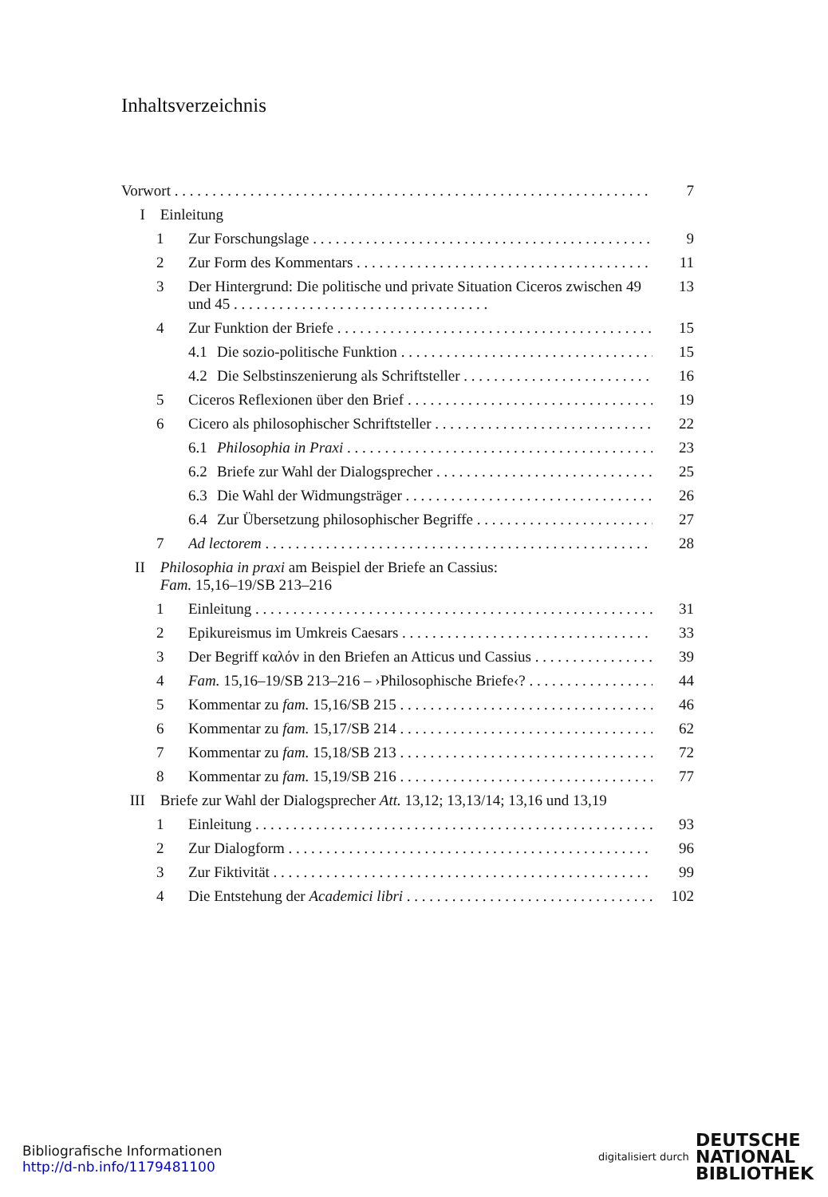Inhaltsverzeichnis
Vorwort 7
I Einleitung
1 Zur Forschungslage 9
2 Zur Form des Kommentars 11
3 Der Hintergrund: Die politische und private Situation Ciceros zwischen 49 und 45 . . . . . . . . . . . . . . . . . . . . . . . . . . . . . . . . . . 13
4 Zur Funktion der Briefe 15
4.1 Die sozio-politische Funktion 15
4.2 Die Selbstinszenierung als Schriftsteller 16
5 Ciceros Reflexionen über den Brief 19
6 Cicero als philosophischer Schriftsteller 22
6.1 Philosophia in Praxi 23
6.2 Briefe zur Wahl der Dialogsprecher 25
6.3 Die Wahl der Widmungsträger 26
6.4 Zur Übersetzung philosophischer Begriffe 27
7 Ad lectorem 28
II Philosophia in praxi am Beispiel der Briefe an Cassius:
Fam. 15,16–19/SB 213–216
1 Einleitung 31
2 Epikureismus im Umkreis Caesars 33
3 Der Begriff καλόν in den Briefen an Atticus und Cassius 39
4 Fam. 15,16–19/SB 213–216 – ›Philosophische Briefe‹? 44
5 Kommentar zu fam. 15,16/SB 215 46
6 Kommentar zu fam. 15,17/SB 214 62
7 Kommentar zu fam. 15,18/SB 213 72
8 Kommentar zu fam. 15,19/SB 216 77
III Briefe zur Wahl der Dialogsprecher Att. 13,12; 13,13/14; 13,16 und 13,19
1 Einleitung 93
2 Zur Dialogform 96
3 Zur Fiktivität 99
4 Die Entstehung der Academici libri 102
Bibliografische Informationen
http://d-nb.info/1179481100
digitalisiert durch DEUTSCHE
NATIONAL
BIBLIOTHEK